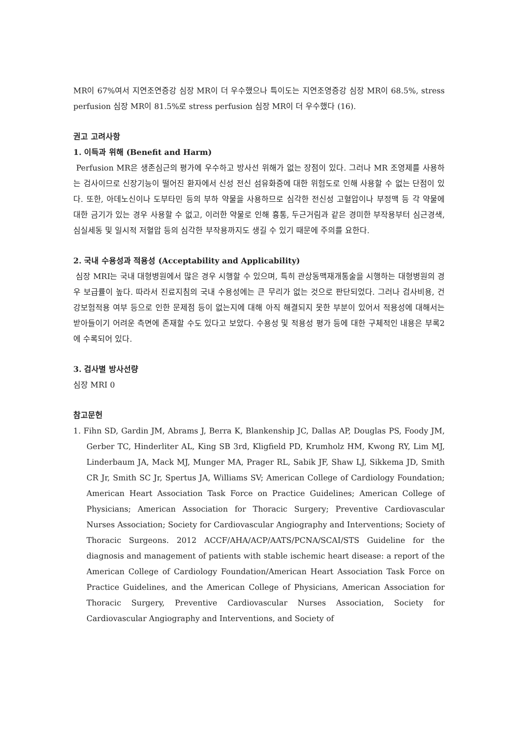MR이 67%여서 지연조연증강 심장 MR이 더 우수했으나 특이도는 지연조영증강 심장 MR이 68.5%, stress perfusion 심장 MR이 81.5%로 stress perfusion 심장 MR이 더 우수했다 (16).
권고 고려사항
1. 이득과 위해 (Benefit and Harm)
Perfusion MR은 생존심근의 평가에 우수하고 방사선 위해가 없는 장점이 있다. 그러나 MR 조영제를 사용하는 검사이므로 신장기능이 떨어진 환자에서 신성 전신 섬유화증에 대한 위험도로 인해 사용할 수 없는 단점이 있다. 또한, 아데노신이나 도부타민 등의 부하 약물을 사용하므로 심각한 전신성 고혈압이나 부정맥 등 각 약물에 대한 금기가 있는 경우 사용할 수 없고, 이러한 약물로 인해 흉통, 두근거림과 같은 경미한 부작용부터 심근경색, 심실세동 및 일시적 저혈압 등의 심각한 부작용까지도 생길 수 있기 때문에 주의를 요한다.
2. 국내 수용성과 적용성 (Acceptability and Applicability)
심장 MRI는 국내 대형병원에서 많은 경우 시행할 수 있으며, 특히 관상동맥재개통술을 시행하는 대형병원의 경우 보급률이 높다. 따라서 진료지침의 국내 수용성에는 큰 무리가 없는 것으로 판단되었다. 그러나 검사비용, 건강보험적용 여부 등으로 인한 문제점 등이 없는지에 대해 아직 해결되지 못한 부분이 있어서 적용성에 대해서는 받아들이기 어려운 측면에 존재할 수도 있다고 보았다. 수용성 및 적용성 평가 등에 대한 구체적인 내용은 부록2에 수록되어 있다.
3. 검사별 방사선량
심장 MRI 0
참고문헌
1. Fihn SD, Gardin JM, Abrams J, Berra K, Blankenship JC, Dallas AP, Douglas PS, Foody JM, Gerber TC, Hinderliter AL, King SB 3rd, Kligfield PD, Krumholz HM, Kwong RY, Lim MJ, Linderbaum JA, Mack MJ, Munger MA, Prager RL, Sabik JF, Shaw LJ, Sikkema JD, Smith CR Jr, Smith SC Jr, Spertus JA, Williams SV; American College of Cardiology Foundation; American Heart Association Task Force on Practice Guidelines; American College of Physicians; American Association for Thoracic Surgery; Preventive Cardiovascular Nurses Association; Society for Cardiovascular Angiography and Interventions; Society of Thoracic Surgeons. 2012 ACCF/AHA/ACP/AATS/PCNA/SCAI/STS Guideline for the diagnosis and management of patients with stable ischemic heart disease: a report of the American College of Cardiology Foundation/American Heart Association Task Force on Practice Guidelines, and the American College of Physicians, American Association for Thoracic Surgery, Preventive Cardiovascular Nurses Association, Society for Cardiovascular Angiography and Interventions, and Society of